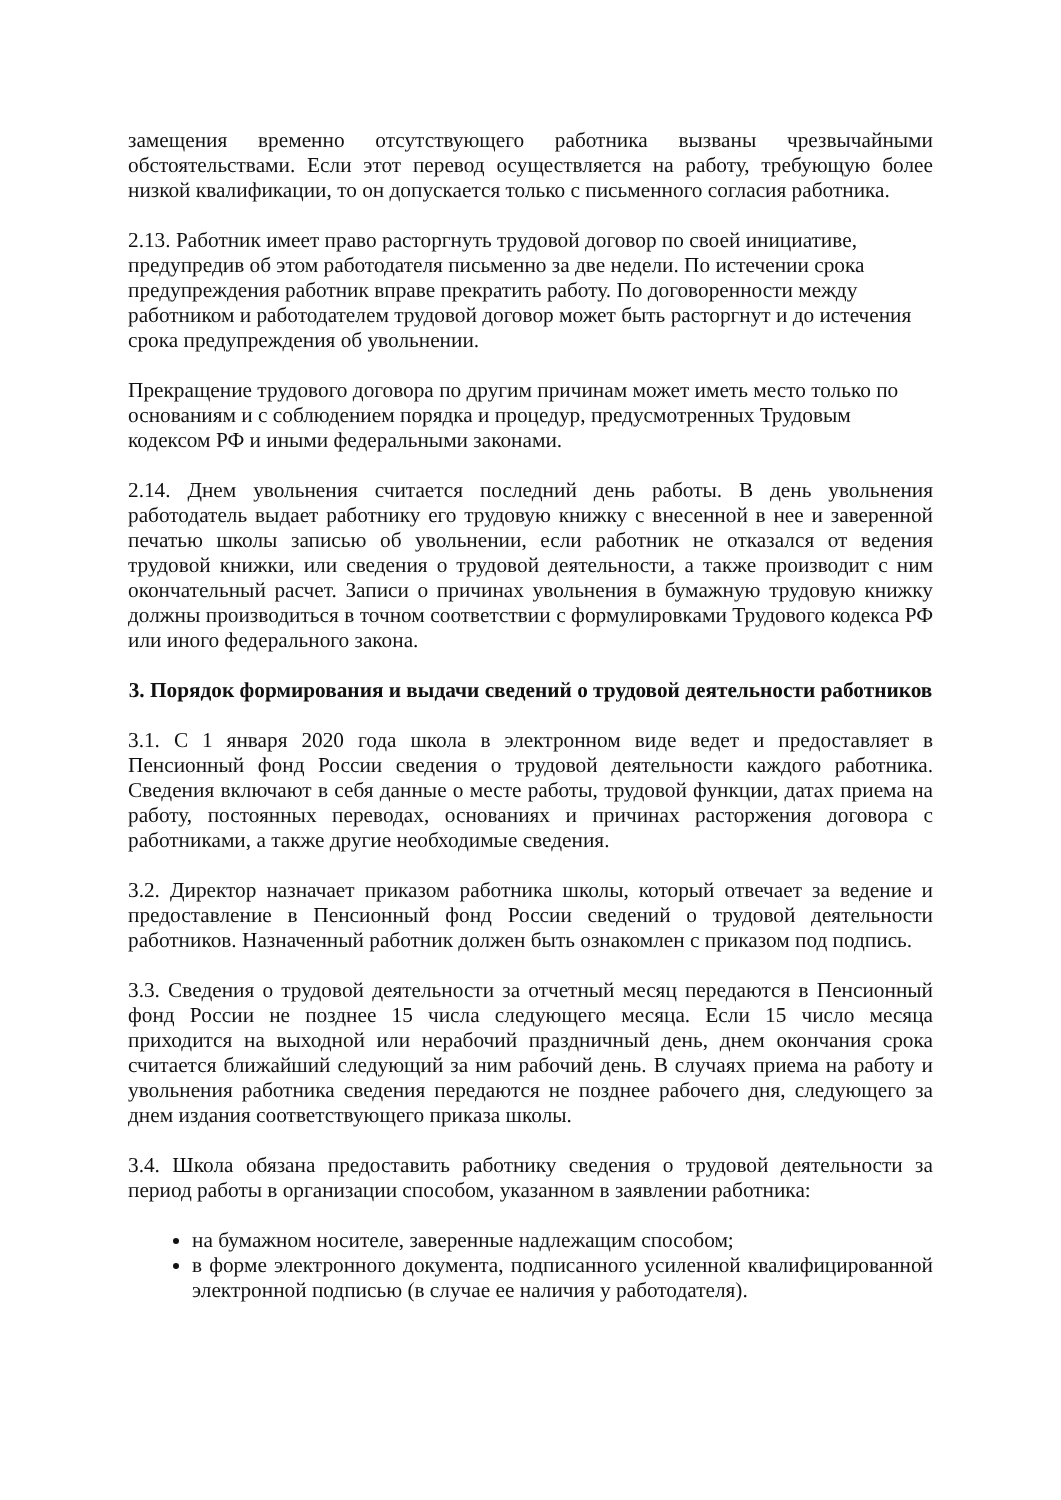замещения временно отсутствующего работника вызваны чрезвычайными обстоятельствами. Если этот перевод осуществляется на работу, требующую более низкой квалификации, то он допускается только с письменного согласия работника.
2.13. Работник имеет право расторгнуть трудовой договор по своей инициативе, предупредив об этом работодателя письменно за две недели. По истечении срока предупреждения работник вправе прекратить работу. По договоренности между работником и работодателем трудовой договор может быть расторгнут и до истечения срока предупреждения об увольнении.
Прекращение трудового договора по другим причинам может иметь место только по основаниям и с соблюдением порядка и процедур, предусмотренных Трудовым кодексом РФ и иными федеральными законами.
2.14. Днем увольнения считается последний день работы. В день увольнения работодатель выдает работнику его трудовую книжку с внесенной в нее и заверенной печатью школы записью об увольнении, если работник не отказался от ведения трудовой книжки, или сведения о трудовой деятельности, а также производит с ним окончательный расчет. Записи о причинах увольнения в бумажную трудовую книжку должны производиться в точном соответствии с формулировками Трудового кодекса РФ или иного федерального закона.
3. Порядок формирования и выдачи сведений о трудовой деятельности работников
3.1. С 1 января 2020 года школа в электронном виде ведет и предоставляет в Пенсионный фонд России сведения о трудовой деятельности каждого работника. Сведения включают в себя данные о месте работы, трудовой функции, датах приема на работу, постоянных переводах, основаниях и причинах расторжения договора с работниками, а также другие необходимые сведения.
3.2. Директор назначает приказом работника школы, который отвечает за ведение и предоставление в Пенсионный фонд России сведений о трудовой деятельности работников. Назначенный работник должен быть ознакомлен с приказом под подпись.
3.3. Сведения о трудовой деятельности за отчетный месяц передаются в Пенсионный фонд России не позднее 15 числа следующего месяца. Если 15 число месяца приходится на выходной или нерабочий праздничный день, днем окончания срока считается ближайший следующий за ним рабочий день. В случаях приема на работу и увольнения работника сведения передаются не позднее рабочего дня, следующего за днем издания соответствующего приказа школы.
3.4. Школа обязана предоставить работнику сведения о трудовой деятельности за период работы в организации способом, указанном в заявлении работника:
на бумажном носителе, заверенные надлежащим способом;
в форме электронного документа, подписанного усиленной квалифицированной электронной подписью (в случае ее наличия у работодателя).